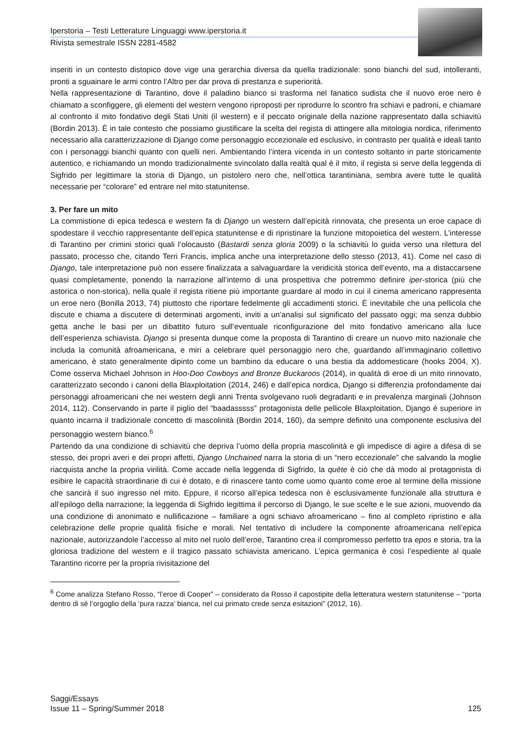Iperstoria – Testi Letterature Linguaggi www.iperstoria.it
Rivista semestrale ISSN 2281-4582
inseriti in un contesto distopico dove vige una gerarchia diversa da quella tradizionale: sono bianchi del sud, intolleranti, pronti a sguainare le armi contro l’Altro per dar prova di prestanza e superiorità.
Nella rappresentazione di Tarantino, dove il paladino bianco si trasforma nel fanatico sudista che il nuovo eroe nero è chiamato a sconfiggere, gli elementi del western vengono riproposti per riprodurre lo scontro fra schiavi e padroni, e chiamare al confronto il mito fondativo degli Stati Uniti (il western) e il peccato originale della nazione rappresentato dalla schiavitù (Bordin 2013). È in tale contesto che possiamo giustificare la scelta del regista di attingere alla mitologia nordica, riferimento necessario alla caratterizzazione di Django come personaggio eccezionale ed esclusivo, in contrasto per qualità e ideali tanto con i personaggi bianchi quanto con quelli neri. Ambientando l’intera vicenda in un contesto soltanto in parte storicamente autentico, e richiamando un mondo tradizionalmente svincolato dalla realtà qual è il mito, il regista si serve della leggenda di Sigfrido per legittimare la storia di Django, un pistolero nero che, nell’ottica tarantiniana, sembra avere tutte le qualità necessarie per “colorare” ed entrare nel mito statunitense.
3. Per fare un mito
La commistione di epica tedesca e western fa di Django un western dall’epicità rinnovata, che presenta un eroe capace di spodestare il vecchio rappresentante dell’epica statunitense e di ripristinare la funzione mitopoietica del western. L’interesse di Tarantino per crimini storici quali l’olocausto (Bastardi senza gloria 2009) o la schiavitù lo guida verso una rilettura del passato, processo che, citando Terri Francis, implica anche una interpretazione dello stesso (2013, 41). Come nel caso di Django, tale interpretazione può non essere finalizzata a salvaguardare la veridicità storica dell’evento, ma a distaccarsene quasi completamente, ponendo la narrazione all’interno di una prospettiva che potremmo definire iper-storica (più che astorica o non-storica), nella quale il regista ritiene più importante guardare al modo in cui il cinema americano rappresenta un eroe nero (Bonilla 2013, 74) piuttosto che riportare fedelmente gli accadimenti storici. È inevitabile che una pellicola che discute e chiama a discutere di determinati argomenti, inviti a un’analisi sul significato del passato oggi; ma senza dubbio getta anche le basi per un dibattito futuro sull’eventuale riconfigurazione del mito fondativo americano alla luce dell’esperienza schiavista. Django si presenta dunque come la proposta di Tarantino di creare un nuovo mito nazionale che includa la comunità afroamericana, e miri a celebrare quel personaggio nero che, guardando all’immaginario collettivo americano, è stato generalmente dipinto come un bambino da educare o una bestia da addomesticare (hooks 2004, X). Come osserva Michael Johnson in Hoo-Doo Cowboys and Bronze Buckaroos (2014), in qualità di eroe di un mito rinnovato, caratterizzato secondo i canoni della Blaxploitation (2014, 246) e dall’epica nordica, Django si differenzia profondamente dai personaggi afroamericani che nei western degli anni Trenta svolgevano ruoli degradanti e in prevalenza marginali (Johnson 2014, 112). Conservando in parte il piglio del “baadasssss” protagonista delle pellicole Blaxploitation, Django è superiore in quanto incarna il tradizionale concetto di mascolinità (Bordin 2014, 160), da sempre definito una componente esclusiva del personaggio western bianco.<sup>6</sup>
Partendo da una condizione di schiavitù che depriva l’uomo della propria mascolinità e gli impedisce di agire a difesa di se stesso, dei propri averi e dei propri affetti, Django Unchained narra la storia di un “nero eccezionale” che salvando la moglie riacquista anche la propria virilità. Come accade nella leggenda di Sigfrido, la quête è ciò che dà modo al protagonista di esibire le capacità straordinarie di cui è dotato, e di rinascere tanto come uomo quanto come eroe al termine della missione che sancirà il suo ingresso nel mito. Eppure, il ricorso all’epica tedesca non è esclusivamente funzionale alla struttura e all’epilogo della narrazione; la leggenda di Sigfrido legittima il percorso di Django, le sue scelte e le sue azioni, muovendo da una condizione di anonimato e nullificazione – familiare a ogni schiavo afroamericano – fino al completo ripristino e alla celebrazione delle proprie qualità fisiche e morali. Nel tentativo di includere la componente afroamericana nell’epica nazionale, autorizzandole l’accesso al mito nel ruolo dell’eroe, Tarantino crea il compromesso perfetto tra epos e storia, tra la gloriosa tradizione del western e il tragico passato schiavista americano. L’epica germanica è così l’espediente al quale Tarantino ricorre per la propria rivisitazione del
<sup>6</sup> Come analizza Stefano Rosso, “l’eroe di Cooper” – considerato da Rosso il capostipite della letteratura western statunitense – “porta dentro di sé l’orgoglio della ‘pura razza’ bianca, nel cui primato crede senza esitazioni” (2012, 16).
Saggi/Essays
Issue 11 – Spring/Summer 2018 125